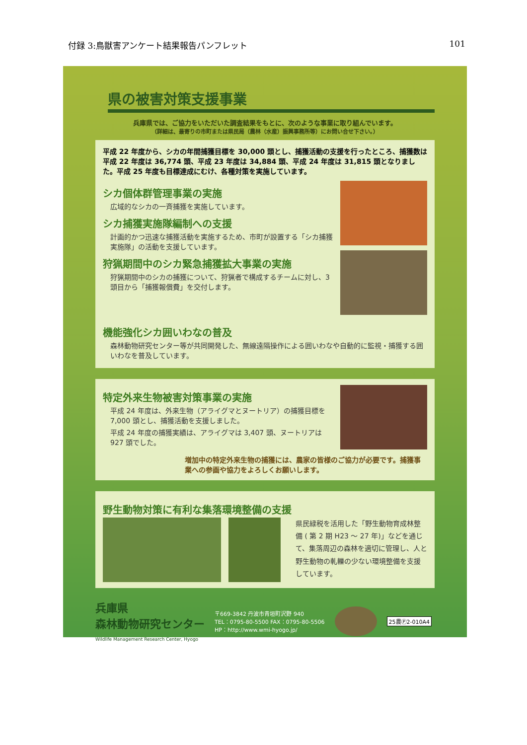付録 3:鳥獣害アンケート結果報告パンフレット 101
県の被害対策支援事業
兵庫県では、ご協力をいただいた調査結果をもとに、次のような事業に取り組んでいます。
（詳細は、最寄りの市町または県民局（農林（水産）振興事務所等）にお問い合せ下さい。）
平成 22 年度から、シカの年間捕獲目標を 30,000 頭とし、捕獲活動の支援を行ったところ、捕獲数は平成 22 年度は 36,774 頭、平成 23 年度は 34,884 頭、平成 24 年度は 31,815 頭となりました。平成 25 年度も目標達成にむけ、各種対策を実施しています。
シカ個体群管理事業の実施
広域的なシカの一斉捕獲を実施しています。
シカ捕獲実施隊編制への支援
計画的かつ迅速な捕獲活動を実施するため、市町が設置する「シカ捕獲実施隊」の活動を支援しています。
狩猟期間中のシカ緊急捕獲拡大事業の実施
狩猟期間中のシカの捕獲について、狩猟者で構成するチームに対し、3 頭目から「捕獲報償費」を交付します。
機能強化シカ囲いわなの普及
森林動物研究センター等が共同開発した、無線遠隔操作による囲いわなや自動的に監視・捕獲する囲いわなを普及しています。
特定外来生物被害対策事業の実施
平成 24 年度は、外来生物（アライグマとヌートリア）の捕獲目標を 7,000 頭とし、捕獲活動を支援しました。
平成 24 年度の捕獲実績は、アライグマは 3,407 頭、ヌートリアは 927 頭でした。
増加中の特定外来生物の捕獲には、農家の皆様のご協力が必要です。捕獲事業への参画や協力をよろしくお願いします。
野生動物対策に有利な集落環境整備の支援
県民緑税を活用した「野生動物育成林整備 ( 第 2 期 H23 ～ 27 年)」などを通じて、集落周辺の森林を適切に管理し、人と野生動物の軋轢の少ない環境整備を支援しています。
兵庫県
森林動物研究センター
Wildlife Management Research Center, Hyogo
〒669-3842 丹波市青垣町沢野 940
TEL：0795-80-5500 FAX：0795-80-5506
HP：http://www.wmi-hyogo.jp/
25農Ⓟ2-010A4